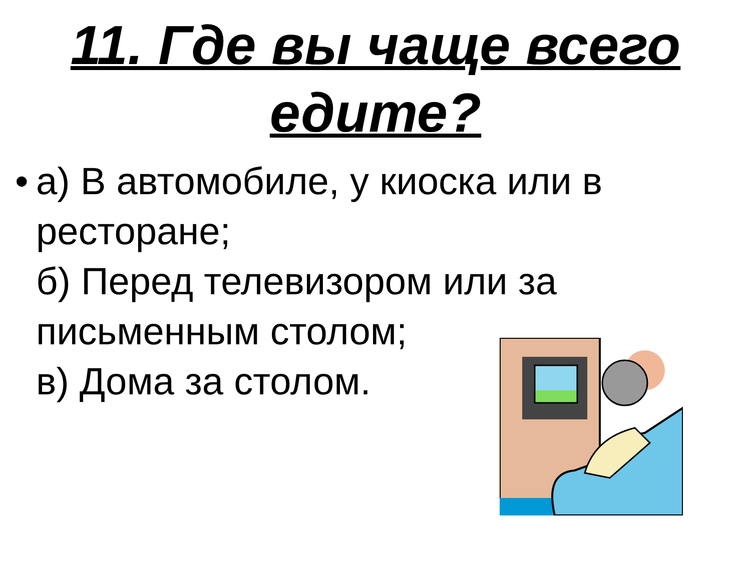11. Где вы чаще всего
едите?
•
а) В автомобиле, у киоска или в
ресторане;
б) Перед телевизором или за
письменным столом;
в) Дома за столом.